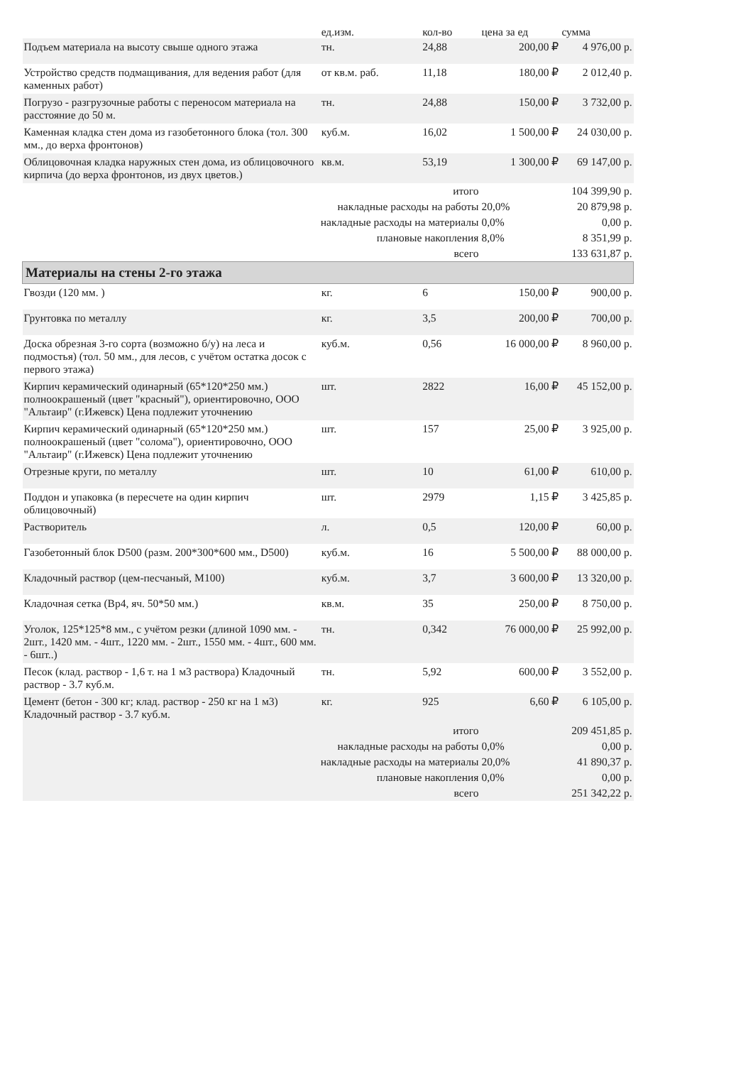| | ед.изм. | кол-во | цена за ед | сумма |
| --- | --- | --- | --- | --- |
| Подъем материала на высоту свыше одного этажа | тн. | 24,88 | 200,00 ₽ | 4 976,00 р. |
| Устройство средств подмащивания, для ведения работ (для каменных работ) | от кв.м. раб. | 11,18 | 180,00 ₽ | 2 012,40 р. |
| Погрузо - разгрузочные работы с переносом материала на расстояние до 50 м. | тн. | 24,88 | 150,00 ₽ | 3 732,00 р. |
| Каменная кладка стен дома из газобетонного блока (тол. 300 мм., до верха фронтонов) | куб.м. | 16,02 | 1 500,00 ₽ | 24 030,00 р. |
| Облицовочная кладка наружных стен дома, из облицовочного кирпича (до верха фронтонов, из двух цветов.) | кв.м. | 53,19 | 1 300,00 ₽ | 69 147,00 р. |
| итого | | | | 104 399,90 р. |
| накладные расходы на работы | | | 20,0% | 20 879,98 р. |
| накладные расходы на материалы | | | 0,0% | 0,00 р. |
| плановые накопления | | | 8,0% | 8 351,99 р. |
| всего | | | | 133 631,87 р. |
| Материалы на стены 2-го этажа | | | | |
| Гвозди (120 мм. ) | кг. | 6 | 150,00 ₽ | 900,00 р. |
| Грунтовка по металлу | кг. | 3,5 | 200,00 ₽ | 700,00 р. |
| Доска обрезная 3-го сорта (возможно б/у) на леса и подмостья) (тол. 50 мм., для лесов, с учётом остатка досок с первого этажа) | куб.м. | 0,56 | 16 000,00 ₽ | 8 960,00 р. |
| Кирпич керамический одинарный (65*120*250 мм.) полноокрашеный (цвет "красный"), ориентировочно, ООО "Альтаир" (г.Ижевск) Цена подлежит уточнению | шт. | 2822 | 16,00 ₽ | 45 152,00 р. |
| Кирпич керамический одинарный (65*120*250 мм.) полноокрашеный (цвет "солома"), ориентировочно, ООО "Альтаир" (г.Ижевск) Цена подлежит уточнению | шт. | 157 | 25,00 ₽ | 3 925,00 р. |
| Отрезные круги, по металлу | шт. | 10 | 61,00 ₽ | 610,00 р. |
| Поддон и упаковка (в пересчете на один кирпич облицовочный) | шт. | 2979 | 1,15 ₽ | 3 425,85 р. |
| Растворитель | л. | 0,5 | 120,00 ₽ | 60,00 р. |
| Газобетонный блок D500 (разм. 200*300*600 мм., D500) | куб.м. | 16 | 5 500,00 ₽ | 88 000,00 р. |
| Кладочный раствор (цем-песчаный, М100) | куб.м. | 3,7 | 3 600,00 ₽ | 13 320,00 р. |
| Кладочная сетка (Вр4, яч. 50*50 мм.) | кв.м. | 35 | 250,00 ₽ | 8 750,00 р. |
| Уголок, 125*125*8 мм., с учётом резки (длиной 1090 мм. - 2шт., 1420 мм. - 4шт., 1220 мм. - 2шт., 1550 мм. - 4шт., 600 мм. - 6шт..) | тн. | 0,342 | 76 000,00 ₽ | 25 992,00 р. |
| Песок (клад. раствор - 1,6 т. на 1 м3 раствора) Кладочный раствор - 3.7 куб.м. | тн. | 5,92 | 600,00 ₽ | 3 552,00 р. |
| Цемент (бетон - 300 кг; клад. раствор - 250 кг на 1 м3) Кладочный раствор - 3.7 куб.м. | кг. | 925 | 6,60 ₽ | 6 105,00 р. |
| итого | | | | 209 451,85 р. |
| накладные расходы на работы | | | 0,0% | 0,00 р. |
| накладные расходы на материалы | | | 20,0% | 41 890,37 р. |
| плановые накопления | | | 0,0% | 0,00 р. |
| всего | | | | 251 342,22 р. |